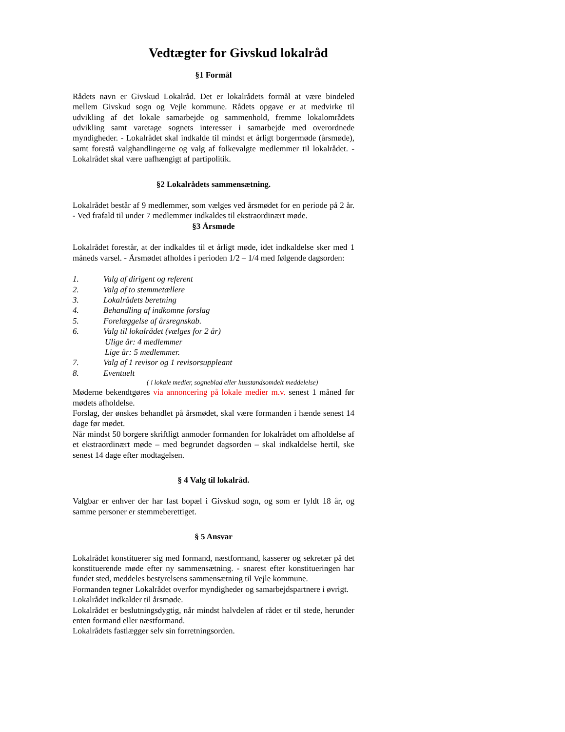Vedtægter for Givskud lokalråd
§1 Formål
Rådets navn er Givskud Lokalråd. Det er lokalrådets formål at være bindeled mellem Givskud sogn og Vejle kommune. Rådets opgave er at medvirke til udvikling af det lokale samarbejde og sammenhold, fremme lokalområdets udvikling samt varetage sognets interesser i samarbejde med overordnede myndigheder. - Lokalrådet skal indkalde til mindst et årligt borgermøde (årsmøde), samt forestå valghandlingerne og valg af folkevalgte medlemmer til lokalrådet. - Lokalrådet skal være uafhængigt af partipolitik.
§2 Lokalrådets sammensætning.
Lokalrådet består af 9 medlemmer, som vælges ved årsmødet for en periode på 2 år. - Ved frafald til under 7 medlemmer indkaldes til ekstraordinært møde.
§3 Årsmøde
Lokalrådet forestår, at der indkaldes til et årligt møde, idet indkaldelse sker med 1 måneds varsel. - Årsmødet afholdes i perioden 1/2 – 1/4 med følgende dagsorden:
1. Valg af dirigent og referent
2. Valg af to stemmetællere
3. Lokalrådets beretning
4. Behandling af indkomne forslag
5. Forelæggelse af årsregnskab.
6. Valg til lokalrådet (vælges for 2 år)
Ulige år: 4 medlemmer
Lige år: 5 medlemmer.
7. Valg af 1 revisor og 1 revisorsuppleant
8. Eventuelt
( i lokale medier, sogneblad eller husstandsomdelt meddelelse)
Møderne bekendtgøres via annoncering på lokale medier m.v. senest 1 måned før mødets afholdelse.
Forslag, der ønskes behandlet på årsmødet, skal være formanden i hænde senest 14 dage før mødet.
Når mindst 50 borgere skriftligt anmoder formanden for lokalrådet om afholdelse af et ekstraordinært møde – med begrundet dagsorden – skal indkaldelse hertil, ske senest 14 dage efter modtagelsen.
§ 4 Valg til lokalråd.
Valgbar er enhver der har fast bopæl i Givskud sogn, og som er fyldt 18 år, og samme personer er stemmeberettiget.
§ 5 Ansvar
Lokalrådet konstituerer sig med formand, næstformand, kasserer og sekretær på det konstituerende møde efter ny sammensætning. - snarest efter konstitueringen har fundet sted, meddeles bestyrelsens sammensætning til Vejle kommune.
Formanden tegner Lokalrådet overfor myndigheder og samarbejdspartnere i øvrigt.
Lokalrådet indkalder til årsmøde.
Lokalrådet er beslutningsdygtig, når mindst halvdelen af rådet er til stede, herunder enten formand eller næstformand.
Lokalrådets fastlægger selv sin forretningsorden.